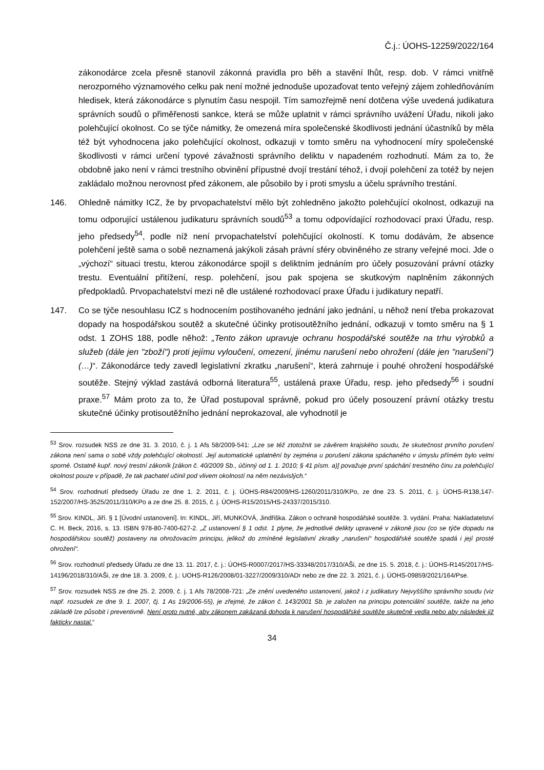Č.j.: ÚOHS-12259/2022/164
zákonodárce zcela přesně stanovil zákonná pravidla pro běh a stavění lhůt, resp. dob. V rámci vnitřně nerozporného významového celku pak není možné jednoduše upozaďovat tento veřejný zájem zohledňováním hledisek, která zákonodárce s plynutím času nespojil. Tím samozřejmě není dotčena výše uvedená judikatura správních soudů o přiměřenosti sankce, která se může uplatnit v rámci správního uvážení Úřadu, nikoli jako polehčující okolnost. Co se týče námitky, že omezená míra společenské škodlivosti jednání účastníků by měla též být vyhodnocena jako polehčující okolnost, odkazuji v tomto směru na vyhodnocení míry společenské škodlivosti v rámci určení typové závažnosti správního deliktu v napadeném rozhodnutí. Mám za to, že obdobně jako není v rámci trestního obvinění přípustné dvojí trestání téhož, i dvojí polehčení za totéž by nejen zakládalo možnou nerovnost před zákonem, ale působilo by i proti smyslu a účelu správního trestání.
146. Ohledně námitky ICZ, že by prvopachatelství mělo být zohledněno jakožto polehčující okolnost, odkazuji na tomu odporující ustálenou judikaturu správních soudů<sup>53</sup> a tomu odpovídající rozhodovací praxi Úřadu, resp. jeho předsedy<sup>54</sup>, podle níž není prvopachatelství polehčující okolností. K tomu dodávám, že absence polehčení ještě sama o sobě neznamená jakýkoli zásah právní sféry obviněného ze strany veřejné moci. Jde o „výchozí“ situaci trestu, kterou zákonodárce spojil s deliktním jednáním pro účely posuzování právní otázky trestu. Eventuální přitížení, resp. polehčení, jsou pak spojena se skutkovým naplněním zákonných předpokladů. Prvopachatelství mezi ně dle ustálené rozhodovací praxe Úřadu i judikatury nepatří.
147. Co se týče nesouhlasu ICZ s hodnocením postihovaného jednání jako jednání, u něhož není třeba prokazovat dopady na hospodářskou soutěž a skutečné účinky protisoutěžního jednání, odkazuji v tomto směru na § 1 odst. 1 ZOHS 188, podle něhož: „Tento zákon upravuje ochranu hospodářské soutěže na trhu výrobků a služeb (dále jen "zboží") proti jejímu vyloučení, omezení, jinému narušení nebo ohrožení (dále jen "narušení") (…)“. Zákonodárce tedy zavedl legislativní zkratku „narušení“, která zahrnuje i pouhé ohrožení hospodářské soutěže. Stejný výklad zastává odborná literatura<sup>55</sup>, ustálená praxe Úřadu, resp. jeho předsedy<sup>56</sup> i soudní praxe.<sup>57</sup> Mám proto za to, že Úřad postupoval správně, pokud pro účely posouzení právní otázky trestu skutečné účinky protisoutěžního jednání neprokazoval, ale vyhodnotil je
<sup>53</sup> Srov. rozsudek NSS ze dne 31. 3. 2010, č. j. 1 Afs 58/2009-541: „Lze se též ztotožnit se závěrem krajského soudu, že skutečnost prvního porušení zákona není sama o sobě vždy polehčující okolností. Její automatické uplatnění by zejména u porušení zákona spáchaného v úmyslu přímém bylo velmi sporné. Ostatně kupř. nový trestní zákoník [zákon č. 40/2009 Sb., účinný od 1. 1. 2010; § 41 písm. a)] považuje první spáchání trestného činu za polehčující okolnost pouze v případě, že tak pachatel učinil pod vlivem okolností na něm nezávislých.“
<sup>54</sup> Srov. rozhodnutí předsedy Úřadu ze dne 1. 2. 2011, č. j. ÚOHS-R84/2009/HS-1260/2011/310/KPo, ze dne 23. 5. 2011, č. j. ÚOHS-R138,147-152/2007/HS-3525/2011/310/KPo a ze dne 25. 8. 2015, č. j. ÚOHS-R15/2015/HS-24337/2015/310.
<sup>55</sup> Srov. KINDL, Jiří. § 1 [Úvodní ustanovení]. In: KINDL, Jiří, MUNKOVÁ, Jindřiška. Zákon o ochraně hospodářské soutěže. 3. vydání. Praha: Nakladatelství C. H. Beck, 2016, s. 13. ISBN 978-80-7400-627-2. „Z ustanovení § 1 odst. 1 plyne, že jednotlivé delikty upravené v zákoně jsou (co se týče dopadu na hospodářskou soutěž) postaveny na ohrožovacím principu, jelikož do zmíněné legislativní zkratky „narušení“ hospodářské soutěže spadá i její prosté ohrožení“.
<sup>56</sup> Srov. rozhodnutí předsedy Úřadu ze dne 13. 11. 2017, č. j.: ÚOHS-R0007/2017/HS-33348/2017/310/AŠi, ze dne 15. 5. 2018, č. j.: ÚOHS-R145/2017/HS-14196/2018/310/AŠi, ze dne 18. 3. 2009, č. j.: UOHS-R126/2008/01-3227/2009/310/ADr nebo ze dne 22. 3. 2021, č. j. ÚOHS-09859/2021/164/Pse.
<sup>57</sup> Srov. rozsudek NSS ze dne 25. 2. 2009, č. j. 1 Afs 78/2008-721: „Ze znění uvedeného ustanovení, jakož i z judikatury Nejvyššího správního soudu (viz např. rozsudek ze dne 9. 1. 2007, čj. 1 As 19/2006-55), je zřejmé, že zákon č. 143/2001 Sb. je založen na principu potenciální soutěže, takže na jeho základě lze působit i preventivně. Není proto nutné, aby zákonem zakázaná dohoda k narušení hospodářské soutěže skutečně vedla nebo aby následek již fakticky nastal.“
34